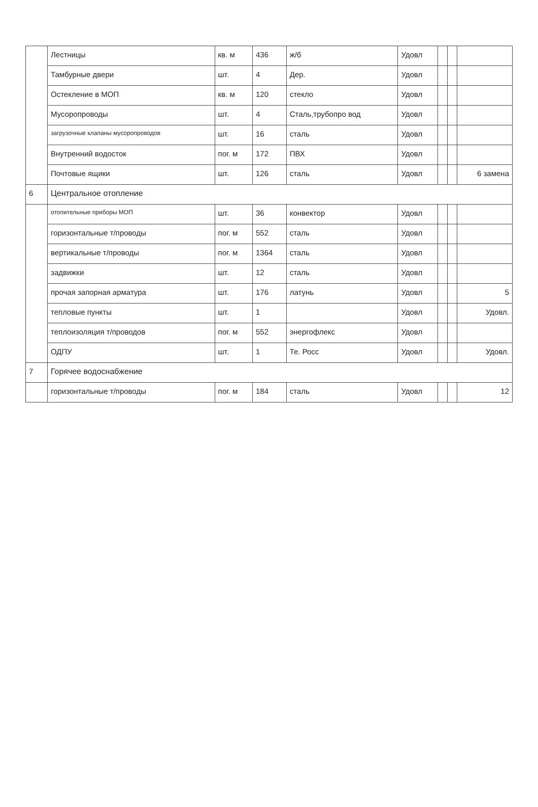| | Лестницы | кв. м | 436 | ж/б | Удовл | | | |
| | Тамбурные двери | шт. | 4 | Дер. | Удовл | | | |
| | Остекление в МОП | кв. м | 120 | стекло | Удовл | | | |
| | Мусоропроводы | шт. | 4 | Сталь,трубопро вод | Удовл | | | |
| | загрузочные клапаны мусоропроводов | шт. | 16 | сталь | Удовл | | | |
| | Внутренний водосток | пог. м | 172 | ПВХ | Удовл | | | |
| | Почтовые ящики | шт. | 126 | сталь | Удовл | | | 6 замена |
| 6 | Центральное отопление | | | | | | | |
| | отопительные приборы МОП | шт. | 36 | конвектор | Удовл | | | |
| | горизонтальные т/проводы | пог. м | 552 | сталь | Удовл | | | |
| | вертикальные т/проводы | пог. м | 1364 | сталь | Удовл | | | |
| | задвижки | шт. | 12 | сталь | Удовл | | | |
| | прочая запорная арматура | шт. | 176 | латунь | Удовл | | | 5 |
| | тепловые пункты | шт. | 1 | | Удовл | | | Удовл. |
| | теплоизоляция т/проводов | пог. м | 552 | энергофлекс | Удовл | | | |
| | ОДПУ | шт. | 1 | Те. Росс | Удовл | | | Удовл. |
| 7 | Горячее водоснабжение | | | | | | | |
| | горизонтальные т/проводы | пог. м | 184 | сталь | Удовл | | | 12 |